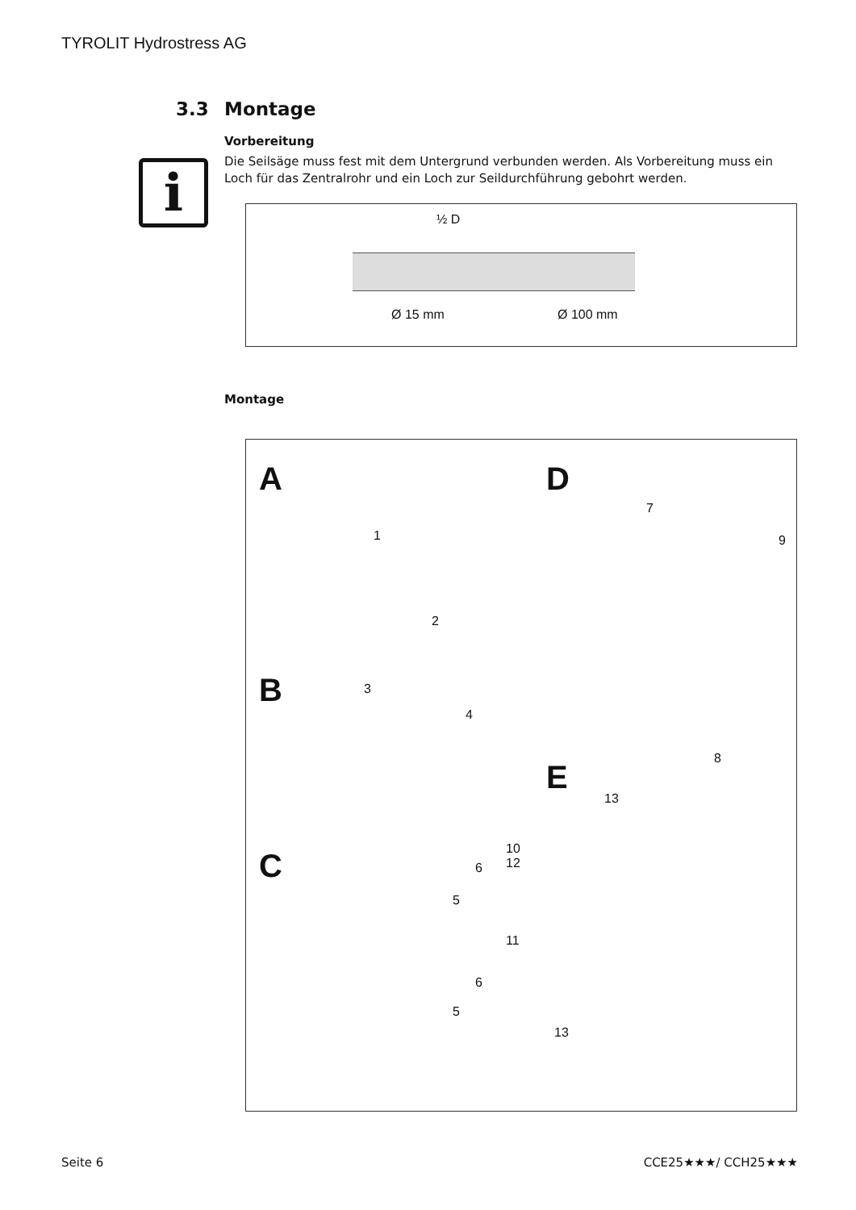TYROLIT Hydrostress AG
i
3.3 Montage
Vorbereitung
Die Seilsäge muss fest mit dem Untergrund verbunden werden. Als Vorbereitung muss ein Loch für das Zentralrohr und ein Loch zur Seildurchführung gebohrt werden.
½ D
Ø 15 mm Ø 100 mm
Montage
A
B
C
D
E
1
2
3
4
5
6
6
5
7
9
8
13
10
12
11
13
Seite 6 CCE25★★★/ CCH25★★★